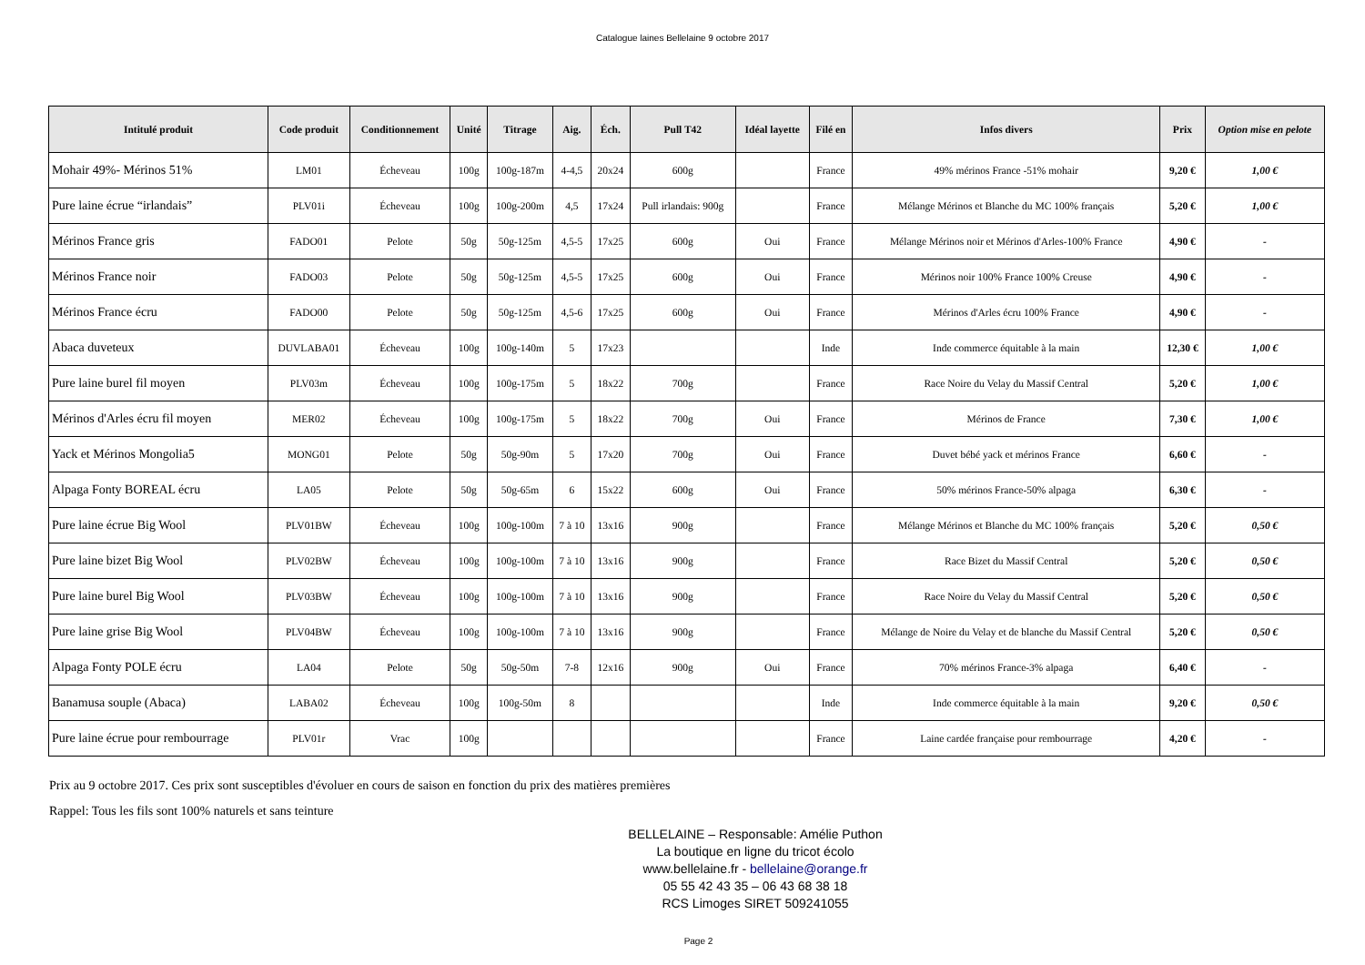Catalogue laines Bellelaine 9 octobre 2017
| Intitulé produit | Code produit | Conditionnement | Unité | Titrage | Aig. | Éch. | Pull T42 | Idéal layette | Filé en | Infos divers | Prix | Option mise en pelote |
| --- | --- | --- | --- | --- | --- | --- | --- | --- | --- | --- | --- | --- |
| Mohair 49%- Mérinos 51% | LM01 | Écheveau | 100g | 100g-187m | 4-4,5 | 20x24 | 600g | | France | 49% mérinos France -51% mohair | 9,20 € | 1,00 € |
| Pure laine écrue “irlandais” | PLV01i | Écheveau | 100g | 100g-200m | 4,5 | 17x24 | Pull irlandais: 900g | | France | Mélange Mérinos et Blanche du MC 100% français | 5,20 € | 1,00 € |
| Mérinos France gris | FADO01 | Pelote | 50g | 50g-125m | 4,5-5 | 17x25 | 600g | Oui | France | Mélange Mérinos noir et Mérinos d'Arles-100% France | 4,90 € | - |
| Mérinos France noir | FADO03 | Pelote | 50g | 50g-125m | 4,5-5 | 17x25 | 600g | Oui | France | Mérinos noir 100% France 100% Creuse | 4,90 € | - |
| Mérinos France écru | FADO00 | Pelote | 50g | 50g-125m | 4,5-6 | 17x25 | 600g | Oui | France | Mérinos d'Arles écru 100% France | 4,90 € | - |
| Abaca duveteux | DUVLABA01 | Écheveau | 100g | 100g-140m | 5 | 17x23 | | | Inde | Inde commerce équitable à la main | 12,30 € | 1,00 € |
| Pure laine burel fil moyen | PLV03m | Écheveau | 100g | 100g-175m | 5 | 18x22 | 700g | | France | Race Noire du Velay du Massif Central | 5,20 € | 1,00 € |
| Mérinos d'Arles écru fil moyen | MER02 | Écheveau | 100g | 100g-175m | 5 | 18x22 | 700g | Oui | France | Mérinos de France | 7,30 € | 1,00 € |
| Yack et Mérinos Mongolia5 | MONG01 | Pelote | 50g | 50g-90m | 5 | 17x20 | 700g | Oui | France | Duvet bébé yack et mérinos France | 6,60 € | - |
| Alpaga Fonty BOREAL écru | LA05 | Pelote | 50g | 50g-65m | 6 | 15x22 | 600g | Oui | France | 50% mérinos France-50% alpaga | 6,30 € | - |
| Pure laine écrue Big Wool | PLV01BW | Écheveau | 100g | 100g-100m | 7 à 10 | 13x16 | 900g | | France | Mélange Mérinos et Blanche du MC 100% français | 5,20 € | 0,50 € |
| Pure laine bizet Big Wool | PLV02BW | Écheveau | 100g | 100g-100m | 7 à 10 | 13x16 | 900g | | France | Race Bizet du Massif Central | 5,20 € | 0,50 € |
| Pure laine burel Big Wool | PLV03BW | Écheveau | 100g | 100g-100m | 7 à 10 | 13x16 | 900g | | France | Race Noire du Velay du Massif Central | 5,20 € | 0,50 € |
| Pure laine grise Big Wool | PLV04BW | Écheveau | 100g | 100g-100m | 7 à 10 | 13x16 | 900g | | France | Mélange de Noire du Velay et de blanche du Massif Central | 5,20 € | 0,50 € |
| Alpaga Fonty POLE écru | LA04 | Pelote | 50g | 50g-50m | 7-8 | 12x16 | 900g | Oui | France | 70% mérinos France-3% alpaga | 6,40 € | - |
| Banamusa souple (Abaca) | LABA02 | Écheveau | 100g | 100g-50m | 8 | | | | Inde | Inde commerce équitable à la main | 9,20 € | 0,50 € |
| Pure laine écrue pour rembourrage | PLV01r | Vrac | 100g | | | | | | France | Laine cardée française pour rembourrage | 4,20 € | - |
Prix au 9 octobre 2017. Ces prix sont susceptibles d'évoluer en cours de saison en fonction du prix des matières premières
Rappel: Tous les fils sont 100% naturels et sans teinture
BELLELAINE – Responsable: Amélie Puthon
La boutique en ligne du tricot écolo
www.bellelaine.fr - bellelaine@orange.fr
05 55 42 43 35 – 06 43 68 38 18
RCS Limoges SIRET 509241055
Page 2